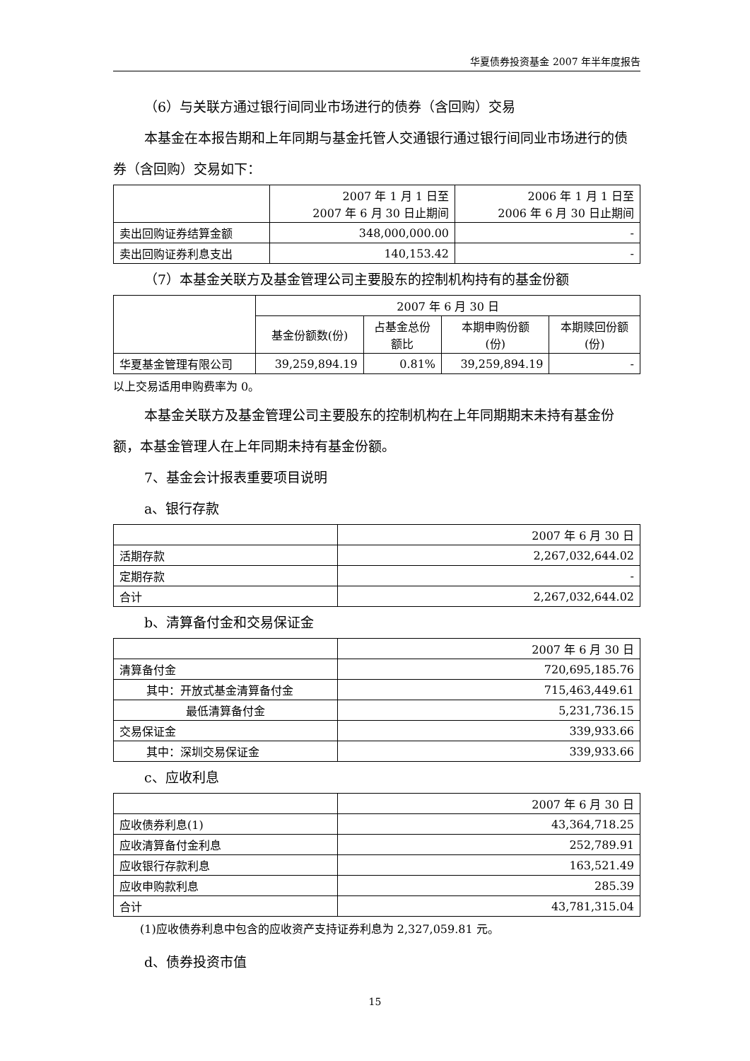华夏债券投资基金 2007 年半年度报告
（6）与关联方通过银行间同业市场进行的债券（含回购）交易
本基金在本报告期和上年同期与基金托管人交通银行通过银行间同业市场进行的债券（含回购）交易如下：
| | 2007 年 1 月 1 日至 2007 年 6 月 30 日止期间 | 2006 年 1 月 1 日至 2006 年 6 月 30 日止期间 |
| --- | --- | --- |
| 卖出回购证券结算金额 | 348,000,000.00 | - |
| 卖出回购证券利息支出 | 140,153.42 | - |
（7）本基金关联方及基金管理公司主要股东的控制机构持有的基金份额
| | 2007 年 6 月 30 日 | | | |
| --- | --- | --- | --- | --- |
| | 基金份额数(份) | 占基金总份 额比 | 本期申购份额 (份) | 本期赎回份额 (份) |
| 华夏基金管理有限公司 | 39,259,894.19 | 0.81% | 39,259,894.19 | - |
以上交易适用申购费率为 0。
本基金关联方及基金管理公司主要股东的控制机构在上年同期期末未持有基金份额，本基金管理人在上年同期未持有基金份额。
7、基金会计报表重要项目说明
a、银行存款
| | 2007 年 6 月 30 日 |
| --- | --- |
| 活期存款 | 2,267,032,644.02 |
| 定期存款 | - |
| 合计 | 2,267,032,644.02 |
b、清算备付金和交易保证金
| | 2007 年 6 月 30 日 |
| --- | --- |
| 清算备付金 | 720,695,185.76 |
| 其中：开放式基金清算备付金 | 715,463,449.61 |
| 最低清算备付金 | 5,231,736.15 |
| 交易保证金 | 339,933.66 |
| 其中：深圳交易保证金 | 339,933.66 |
c、应收利息
| | 2007 年 6 月 30 日 |
| --- | --- |
| 应收债券利息(1) | 43,364,718.25 |
| 应收清算备付金利息 | 252,789.91 |
| 应收银行存款利息 | 163,521.49 |
| 应收申购款利息 | 285.39 |
| 合计 | 43,781,315.04 |
(1)应收债券利息中包含的应收资产支持证券利息为 2,327,059.81 元。
d、债券投资市值
15